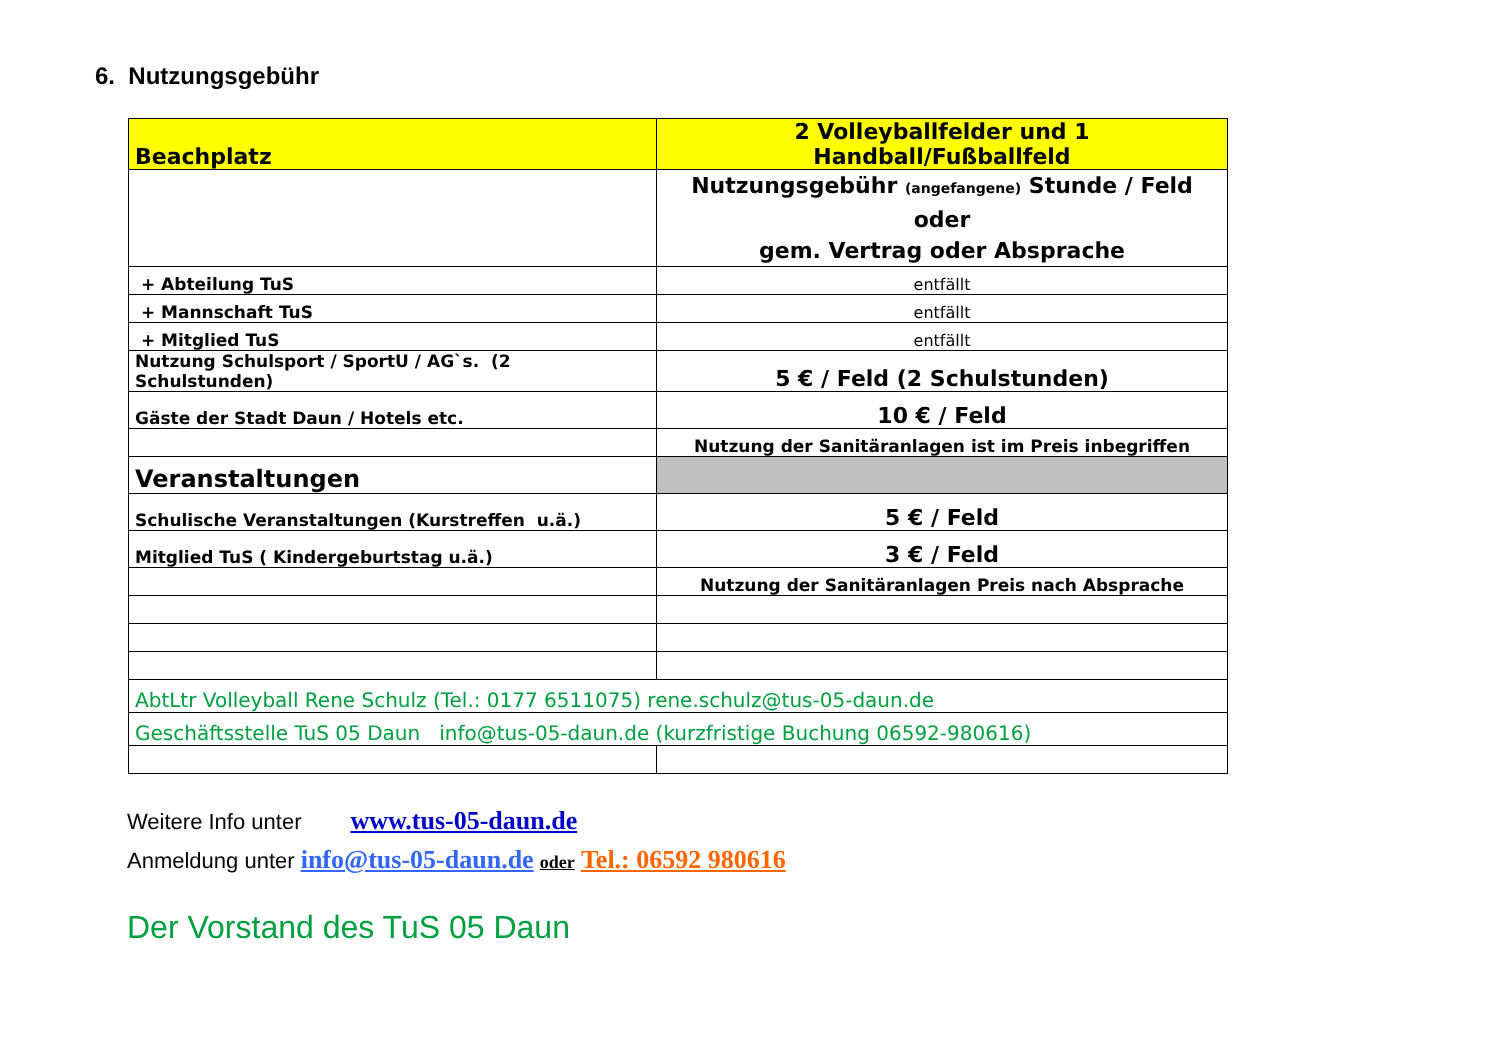6. Nutzungsgebühr
| Beachplatz | 2 Volleyballfelder und 1 Handball/Fußballfeld |
| | Nutzungsgebühr (angefangene) Stunde / Feld oder gem. Vertrag oder Absprache |
| + Abteilung TuS | entfällt |
| + Mannschaft TuS | entfällt |
| + Mitglied TuS | entfällt |
| Nutzung Schulsport / SportU / AG`s. (2 Schulstunden) | 5 € / Feld (2 Schulstunden) |
| Gäste der Stadt Daun / Hotels etc. | 10 € / Feld |
| | Nutzung der Sanitäranlagen ist im Preis inbegriffen |
| Veranstaltungen | |
| Schulische Veranstaltungen (Kurstreffen u.ä.) | 5 € / Feld |
| Mitglied TuS ( Kindergeburtstag u.ä.) | 3 € / Feld |
| | Nutzung der Sanitäranlagen Preis nach Absprache |
| AbtLtr Volleyball Rene Schulz (Tel.: 0177 6511075) rene.schulz@tus-05-daun.de | |
| Geschäftsstelle TuS 05 Daun info@tus-05-daun.de (kurzfristige Buchung 06592-980616) | |
Weitere Info unter www.tus-05-daun.de
Anmeldung unter info@tus-05-daun.de oder Tel.: 06592 980616
Der Vorstand des TuS 05 Daun